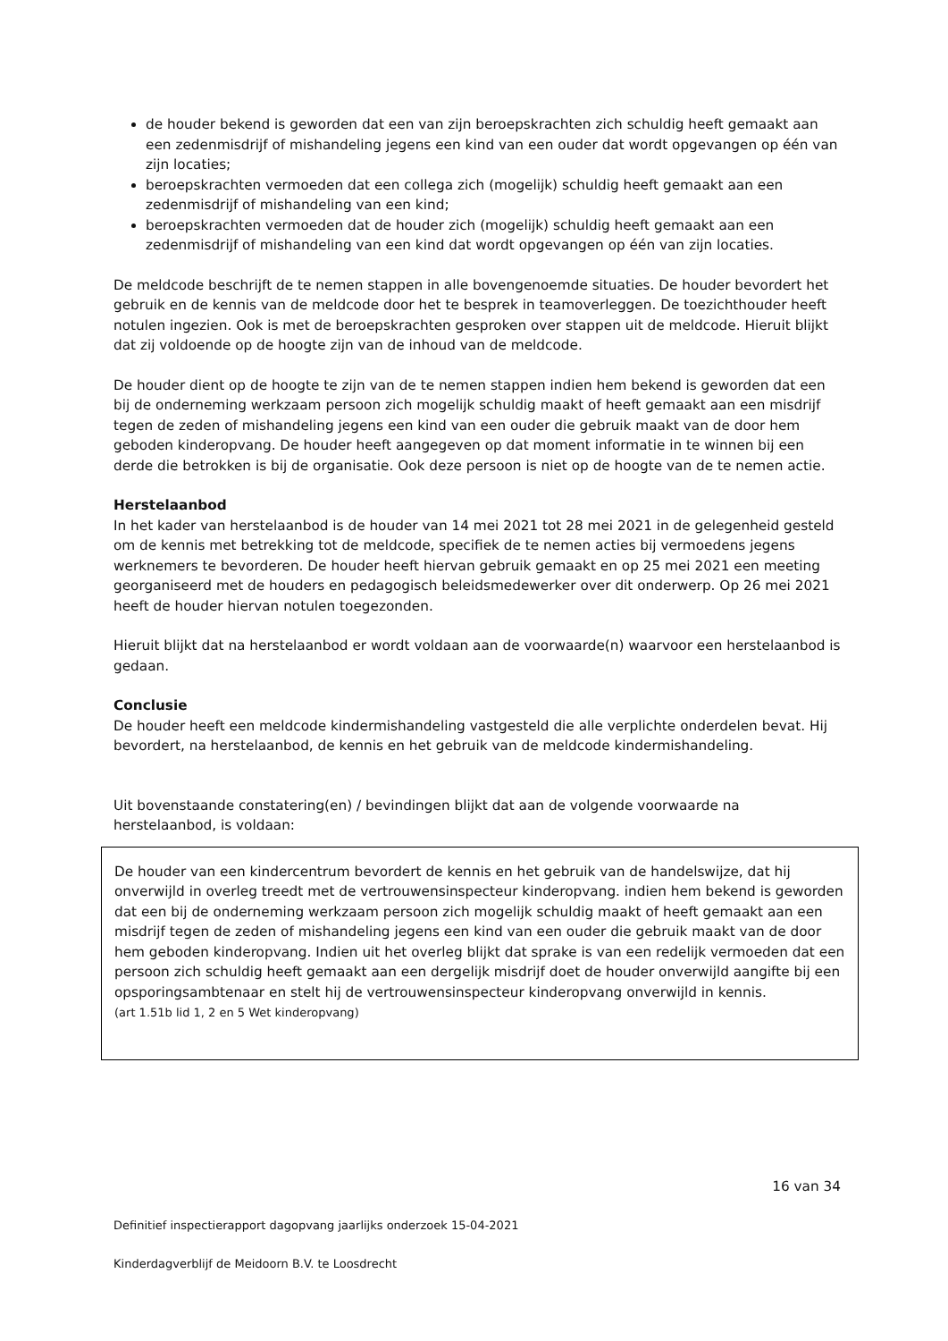de houder bekend is geworden dat een van zijn beroepskrachten zich schuldig heeft gemaakt aan een zedenmisdrijf of mishandeling jegens een kind van een ouder dat wordt opgevangen op één van zijn locaties;
beroepskrachten vermoeden dat een collega zich (mogelijk) schuldig heeft gemaakt aan een zedenmisdrijf of mishandeling van een kind;
beroepskrachten vermoeden dat de houder zich (mogelijk) schuldig heeft gemaakt aan een zedenmisdrijf of mishandeling van een kind dat wordt opgevangen op één van zijn locaties.
De meldcode beschrijft de te nemen stappen in alle bovengenoemde situaties. De houder bevordert het gebruik en de kennis van de meldcode door het te besprek in teamoverleggen. De toezichthouder heeft notulen ingezien. Ook is met de beroepskrachten gesproken over stappen uit de meldcode. Hieruit blijkt dat zij voldoende op de hoogte zijn van de inhoud van de meldcode.
De houder dient op de hoogte te zijn van de te nemen stappen indien hem bekend is geworden dat een bij de onderneming werkzaam persoon zich mogelijk schuldig maakt of heeft gemaakt aan een misdrijf tegen de zeden of mishandeling jegens een kind van een ouder die gebruik maakt van de door hem geboden kinderopvang. De houder heeft aangegeven op dat moment informatie in te winnen bij een derde die betrokken is bij de organisatie. Ook deze persoon is niet op de hoogte van de te nemen actie.
Herstelaanbod
In het kader van herstelaanbod is de houder van 14 mei 2021 tot 28 mei 2021 in de gelegenheid gesteld om de kennis met betrekking tot de meldcode, specifiek de te nemen acties bij vermoedens jegens werknemers te bevorderen. De houder heeft hiervan gebruik gemaakt en op 25 mei 2021 een meeting georganiseerd met de houders en pedagogisch beleidsmedewerker over dit onderwerp. Op 26 mei 2021 heeft de houder hiervan notulen toegezonden.
Hieruit blijkt dat na herstelaanbod er wordt voldaan aan de voorwaarde(n) waarvoor een herstelaanbod is gedaan.
Conclusie
De houder heeft een meldcode kindermishandeling vastgesteld die alle verplichte onderdelen bevat. Hij bevordert, na herstelaanbod, de kennis en het gebruik van de meldcode kindermishandeling.
Uit bovenstaande constatering(en) / bevindingen blijkt dat aan de volgende voorwaarde na herstelaanbod, is voldaan:
De houder van een kindercentrum bevordert de kennis en het gebruik van de handelswijze, dat hij onverwijld in overleg treedt met de vertrouwensinspecteur kinderopvang. indien hem bekend is geworden dat een bij de onderneming werkzaam persoon zich mogelijk schuldig maakt of heeft gemaakt aan een misdrijf tegen de zeden of mishandeling jegens een kind van een ouder die gebruik maakt van de door hem geboden kinderopvang. Indien uit het overleg blijkt dat sprake is van een redelijk vermoeden dat een persoon zich schuldig heeft gemaakt aan een dergelijk misdrijf doet de houder onverwijld aangifte bij een opsporingsambtenaar en stelt hij de vertrouwensinspecteur kinderopvang onverwijld in kennis.
(art 1.51b lid 1, 2 en 5 Wet kinderopvang)
16 van 34
Definitief inspectierapport dagopvang jaarlijks onderzoek 15-04-2021
Kinderdagverblijf de Meidoorn B.V. te Loosdrecht